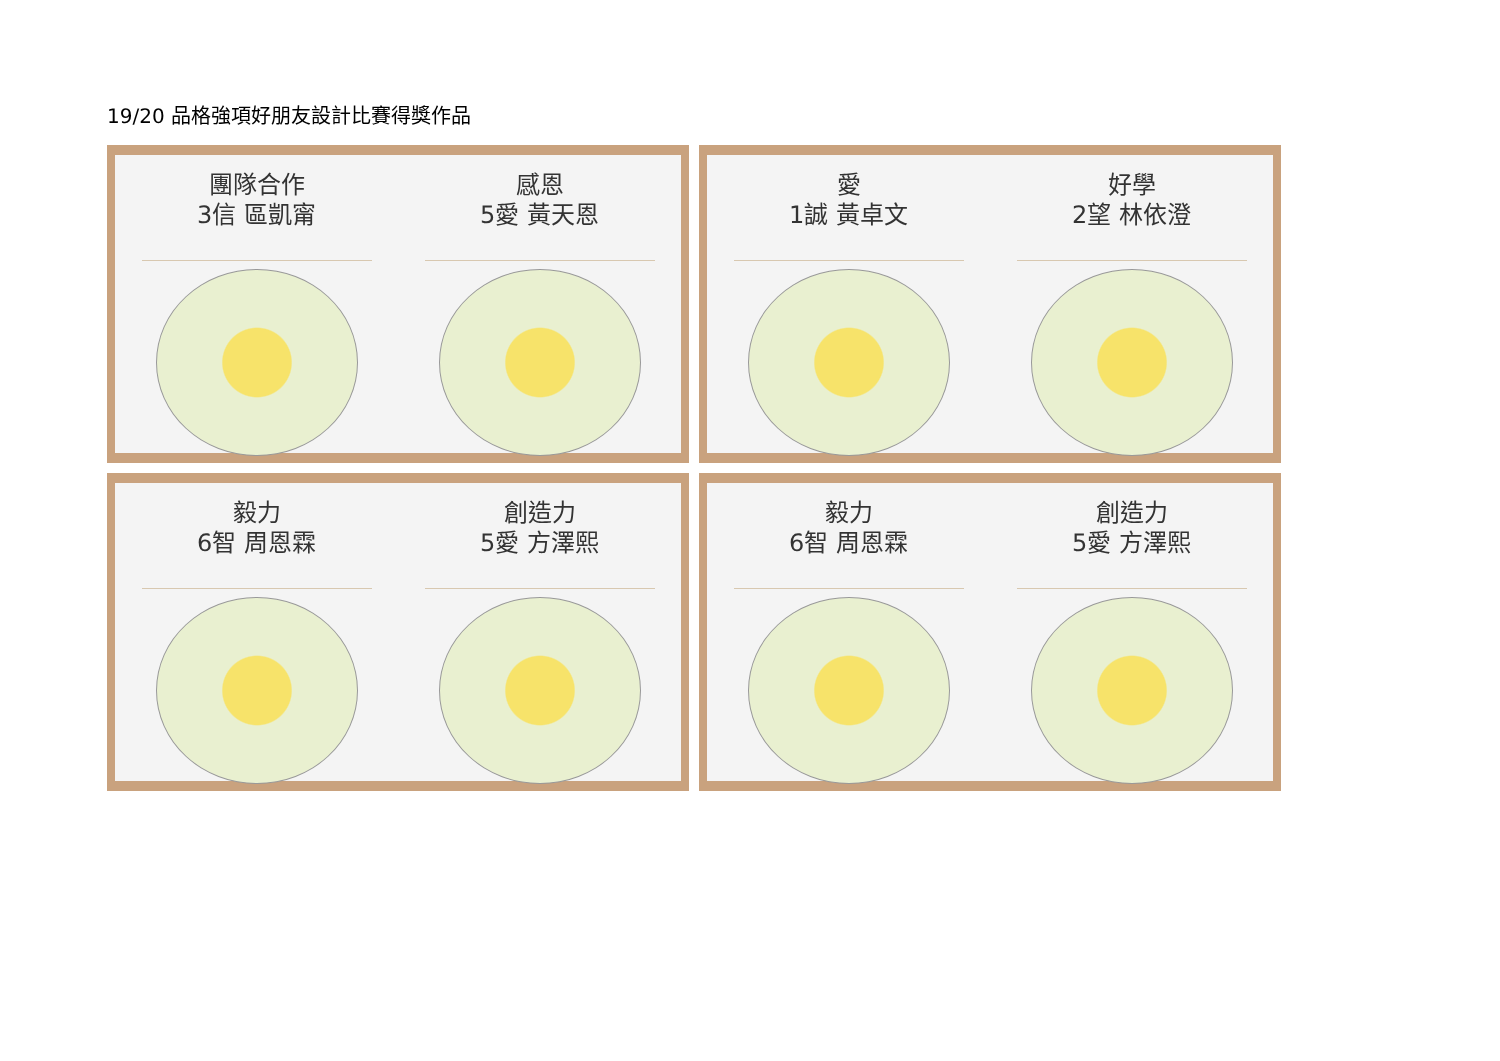19/20 品格強項好朋友設計比賽得獎作品
團隊合作
3信 區凱甯
感恩
5愛 黃天恩
愛
1誠 黃卓文
好學
2望 林依澄
毅力
6智 周恩霖
創造力
5愛 方澤熙
毅力
6智 周恩霖
創造力
5愛 方澤熙